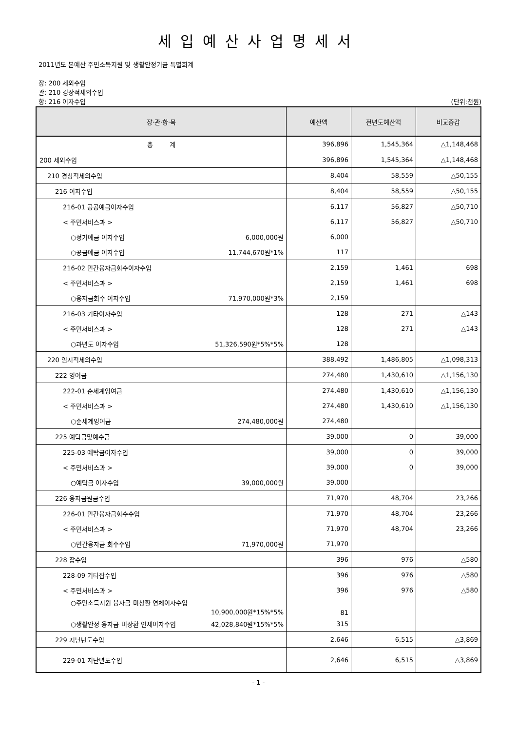세입예산사업명세서
2011년도 본예산 주민소득지원 및 생활안정기금 특별회계
장: 200 세외수입
관: 210 경상적세외수입
항: 216 이자수입 (단위:천원)
| 장·관·항·목 | 예산액 | 전년도예산액 | 비교증감 |
| --- | --- | --- | --- |
| 총 계 | 396,896 | 1,545,364 | △1,148,468 |
| 200 세외수입 | 396,896 | 1,545,364 | △1,148,468 |
| 210 경상적세외수입 | 8,404 | 58,559 | △50,155 |
| 216 이자수입 | 8,404 | 58,559 | △50,155 |
| 216-01 공공예금이자수입 | 6,117 | 56,827 | △50,710 |
| < 주민서비스과 > | 6,117 | 56,827 | △50,710 |
| ○정기예금 이자수입 6,000,000원 | 6,000 | | |
| ○공금예금 이자수입 11,744,670원*1% | 117 | | |
| 216-02 민간융자금회수이자수입 | 2,159 | 1,461 | 698 |
| < 주민서비스과 > | 2,159 | 1,461 | 698 |
| ○융자금회수 이자수입 71,970,000원*3% | 2,159 | | |
| 216-03 기타이자수입 | 128 | 271 | △143 |
| < 주민서비스과 > | 128 | 271 | △143 |
| ○과년도 이자수입 51,326,590원*5%*5% | 128 | | |
| 220 임시적세외수입 | 388,492 | 1,486,805 | △1,098,313 |
| 222 잉여금 | 274,480 | 1,430,610 | △1,156,130 |
| 222-01 순세계잉여금 | 274,480 | 1,430,610 | △1,156,130 |
| < 주민서비스과 > | 274,480 | 1,430,610 | △1,156,130 |
| ○순세계잉여금 274,480,000원 | 274,480 | | |
| 225 예탁금및예수금 | 39,000 | 0 | 39,000 |
| 225-03 예탁금이자수입 | 39,000 | 0 | 39,000 |
| < 주민서비스과 > | 39,000 | 0 | 39,000 |
| ○예탁금 이자수입 39,000,000원 | 39,000 | | |
| 226 융자금원금수입 | 71,970 | 48,704 | 23,266 |
| 226-01 민간융자금회수수입 | 71,970 | 48,704 | 23,266 |
| < 주민서비스과 > | 71,970 | 48,704 | 23,266 |
| ○민간융자금 회수수입 71,970,000원 | 71,970 | | |
| 228 잡수입 | 396 | 976 | △580 |
| 228-09 기타잡수입 | 396 | 976 | △580 |
| < 주민서비스과 > | 396 | 976 | △580 |
| ○주민소득지원 융자금 미상환 연체이자수입 10,900,000원*15%*5% | 81 | | |
| ○생활안정 융자금 미상환 연체이자수입 42,028,840원*15%*5% | 315 | | |
| 229 지난년도수입 | 2,646 | 6,515 | △3,869 |
| 229-01 지난년도수입 | 2,646 | 6,515 | △3,869 |
- 1 -